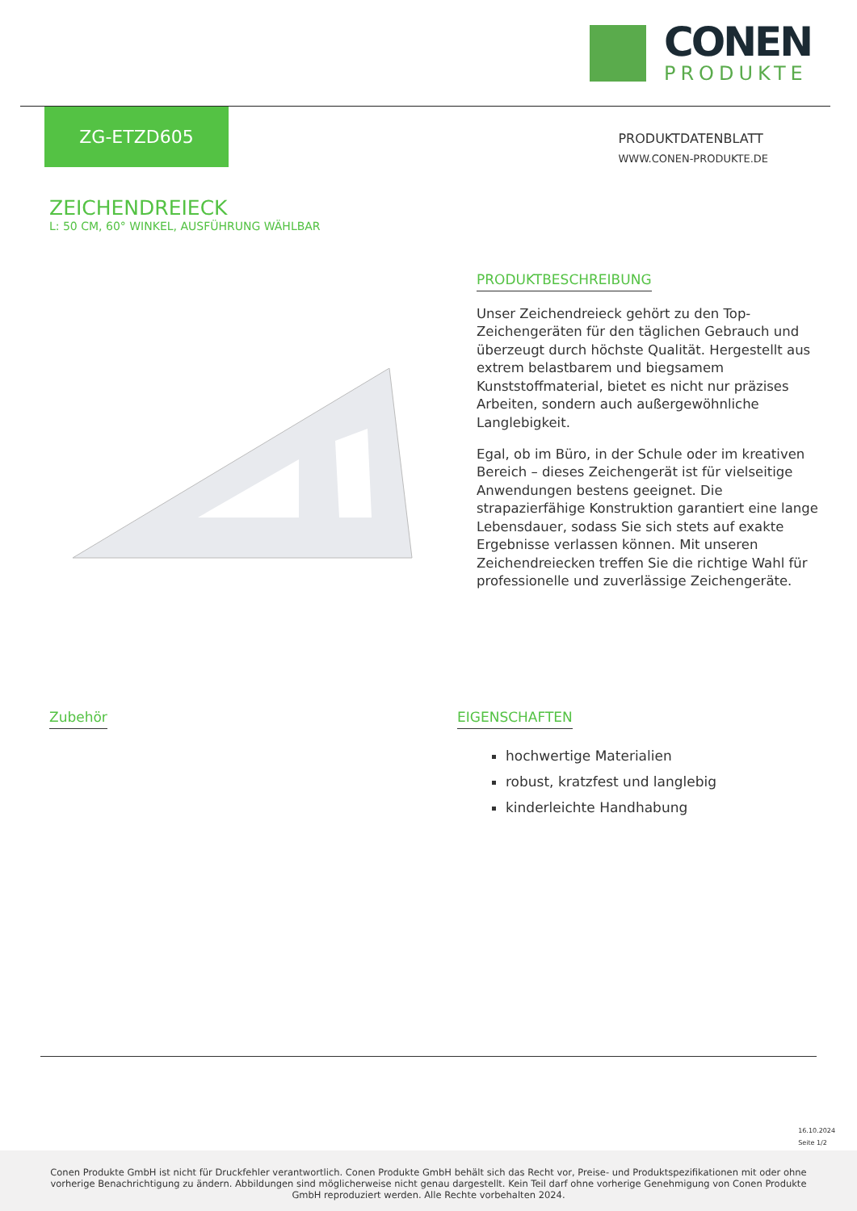CONEN
PRODUKTE
ZG-ETZD605
PRODUKTDATENBLATT
WWW.CONEN-PRODUKTE.DE
ZEICHENDREIECK
L: 50 CM, 60° WINKEL, AUSFÜHRUNG WÄHLBAR
PRODUKTBESCHREIBUNG
Unser Zeichendreieck gehört zu den Top-Zeichengeräten für den täglichen Gebrauch und überzeugt durch höchste Qualität. Hergestellt aus extrem belastbarem und biegsamem Kunststoffmaterial, bietet es nicht nur präzises Arbeiten, sondern auch außergewöhnliche Langlebigkeit.
Egal, ob im Büro, in der Schule oder im kreativen Bereich – dieses Zeichengerät ist für vielseitige Anwendungen bestens geeignet. Die strapazierfähige Konstruktion garantiert eine lange Lebensdauer, sodass Sie sich stets auf exakte Ergebnisse verlassen können. Mit unseren Zeichendreiecken treffen Sie die richtige Wahl für professionelle und zuverlässige Zeichengeräte.
Zubehör EIGENSCHAFTEN
hochwertige Materialien
robust, kratzfest und langlebig
kinderleichte Handhabung
16.10.2024
Seite 1/2
Conen Produkte GmbH ist nicht für Druckfehler verantwortlich. Conen Produkte GmbH behält sich das Recht vor, Preise- und Produktspezifikationen mit oder ohne vorherige Benachrichtigung zu ändern. Abbildungen sind möglicherweise nicht genau dargestellt. Kein Teil darf ohne vorherige Genehmigung von Conen Produkte GmbH reproduziert werden. Alle Rechte vorbehalten 2024.